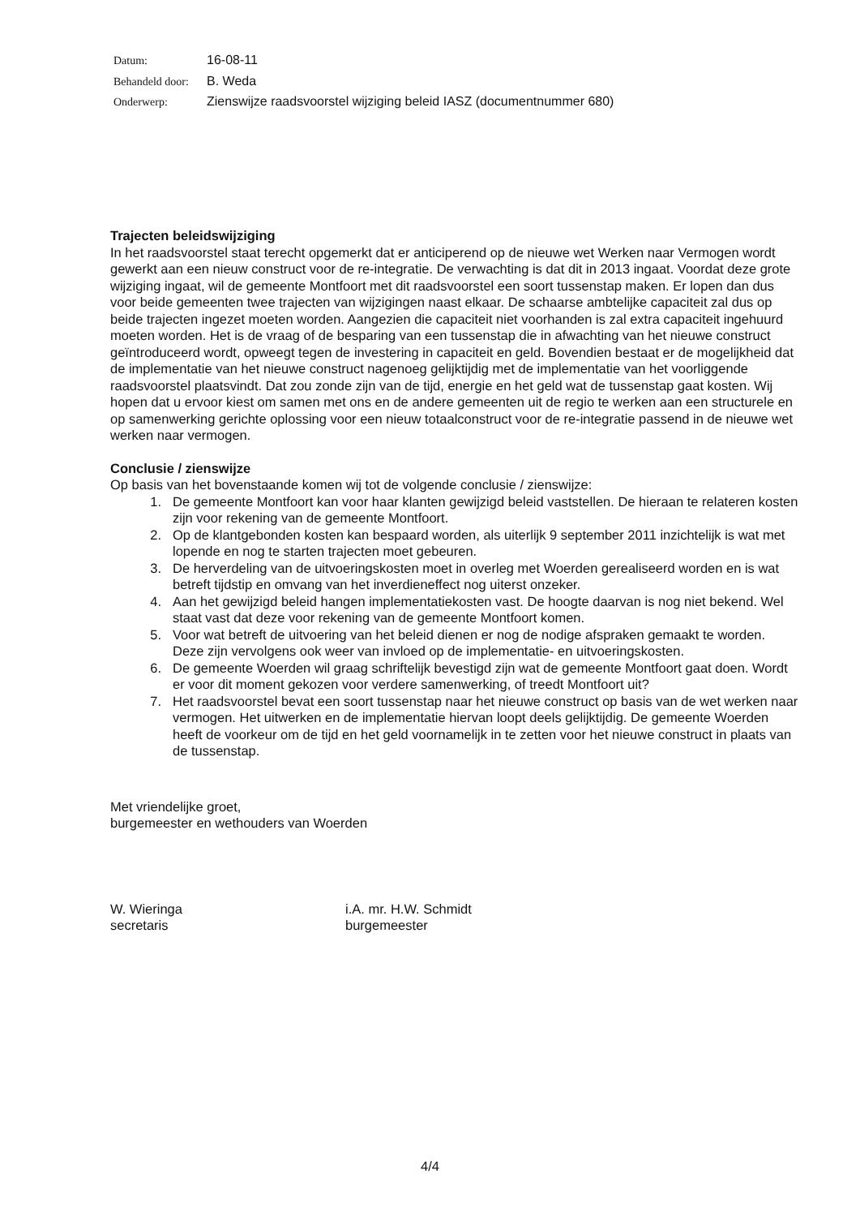| Datum: | 16-08-11 |
| Behandeld door: | B. Weda |
| Onderwerp: | Zienswijze raadsvoorstel wijziging beleid IASZ (documentnummer 680) |
Trajecten beleidswijziging
In het raadsvoorstel staat terecht opgemerkt dat er anticiperend op de nieuwe wet Werken naar Vermogen wordt gewerkt aan een nieuw construct voor de re-integratie. De verwachting is dat dit in 2013 ingaat. Voordat deze grote wijziging ingaat, wil de gemeente Montfoort met dit raadsvoorstel een soort tussenstap maken. Er lopen dan dus voor beide gemeenten twee trajecten van wijzigingen naast elkaar. De schaarse ambtelijke capaciteit zal dus op beide trajecten ingezet moeten worden. Aangezien die capaciteit niet voorhanden is zal extra capaciteit ingehuurd moeten worden. Het is de vraag of de besparing van een tussenstap die in afwachting van het nieuwe construct geïntroduceerd wordt, opweegt tegen de investering in capaciteit en geld. Bovendien bestaat er de mogelijkheid dat de implementatie van het nieuwe construct nagenoeg gelijktijdig met de implementatie van het voorliggende raadsvoorstel plaatsvindt. Dat zou zonde zijn van de tijd, energie en het geld wat de tussenstap gaat kosten. Wij hopen dat u ervoor kiest om samen met ons en de andere gemeenten uit de regio te werken aan een structurele en op samenwerking gerichte oplossing voor een nieuw totaalconstruct voor de re-integratie passend in de nieuwe wet werken naar vermogen.
Conclusie / zienswijze
Op basis van het bovenstaande komen wij tot de volgende conclusie / zienswijze:
1. De gemeente Montfoort kan voor haar klanten gewijzigd beleid vaststellen. De hieraan te relateren kosten zijn voor rekening van de gemeente Montfoort.
2. Op de klantgebonden kosten kan bespaard worden, als uiterlijk 9 september 2011 inzichtelijk is wat met lopende en nog te starten trajecten moet gebeuren.
3. De herverdeling van de uitvoeringskosten moet in overleg met Woerden gerealiseerd worden en is wat betreft tijdstip en omvang van het inverdieneffect nog uiterst onzeker.
4. Aan het gewijzigd beleid hangen implementatiekosten vast. De hoogte daarvan is nog niet bekend. Wel staat vast dat deze voor rekening van de gemeente Montfoort komen.
5. Voor wat betreft de uitvoering van het beleid dienen er nog de nodige afspraken gemaakt te worden. Deze zijn vervolgens ook weer van invloed op de implementatie- en uitvoeringskosten.
6. De gemeente Woerden wil graag schriftelijk bevestigd zijn wat de gemeente Montfoort gaat doen. Wordt er voor dit moment gekozen voor verdere samenwerking, of treedt Montfoort uit?
7. Het raadsvoorstel bevat een soort tussenstap naar het nieuwe construct op basis van de wet werken naar vermogen. Het uitwerken en de implementatie hiervan loopt deels gelijktijdig. De gemeente Woerden heeft de voorkeur om de tijd en het geld voornamelijk in te zetten voor het nieuwe construct in plaats van de tussenstap.
Met vriendelijke groet,
burgemeester en wethouders van Woerden
W. Wieringa
secretaris
i.A. mr. H.W. Schmidt
burgemeester
4/4